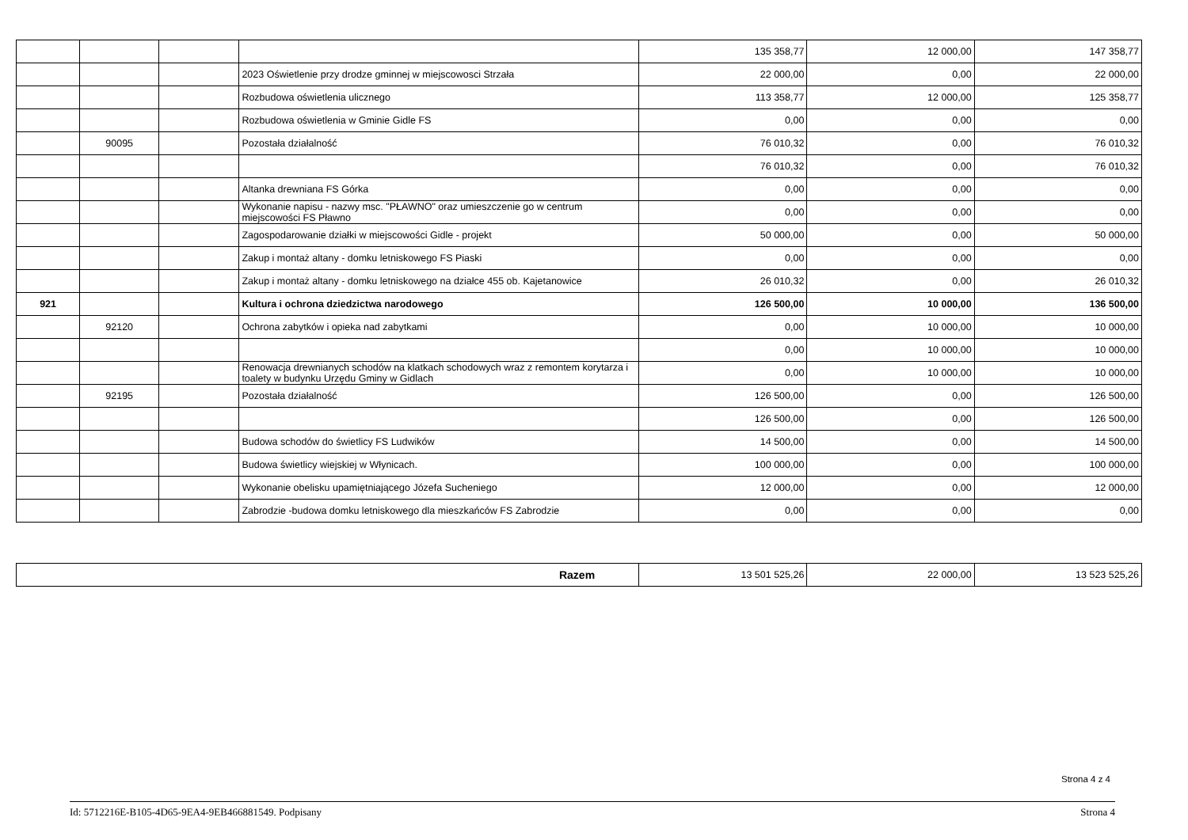| | | | | 135 358,77 | 12 000,00 | 147 358,77 |
| | | | 2023 Oświetlenie przy drodze gminnej w miejscowosci Strzała | 22 000,00 | 0,00 | 22 000,00 |
| | | | Rozbudowa oświetlenia ulicznego | 113 358,77 | 12 000,00 | 125 358,77 |
| | | | Rozbudowa oświetlenia w Gminie Gidle FS | 0,00 | 0,00 | 0,00 |
| | 90095 | | Pozostała działalność | 76 010,32 | 0,00 | 76 010,32 |
| | | | | 76 010,32 | 0,00 | 76 010,32 |
| | | | Altanka drewniana FS Górka | 0,00 | 0,00 | 0,00 |
| | | | Wykonanie napisu - nazwy msc. "PŁAWNO" oraz umieszczenie go w centrum miejscowości FS Pławno | 0,00 | 0,00 | 0,00 |
| | | | Zagospodarowanie działki w miejscowości Gidle - projekt | 50 000,00 | 0,00 | 50 000,00 |
| | | | Zakup i montaż altany - domku letniskowego FS Piaski | 0,00 | 0,00 | 0,00 |
| | | | Zakup i montaż altany - domku letniskowego na działce 455 ob. Kajetanowice | 26 010,32 | 0,00 | 26 010,32 |
| 921 | | | Kultura i ochrona dziedzictwa narodowego | 126 500,00 | 10 000,00 | 136 500,00 |
| | 92120 | | Ochrona zabytków i opieka nad zabytkami | 0,00 | 10 000,00 | 10 000,00 |
| | | | | 0,00 | 10 000,00 | 10 000,00 |
| | | | Renowacja drewnianych schodów na klatkach schodowych wraz z remontem korytarza i toalety w budynku Urzędu Gminy w Gidlach | 0,00 | 10 000,00 | 10 000,00 |
| | 92195 | | Pozostała działalność | 126 500,00 | 0,00 | 126 500,00 |
| | | | | 126 500,00 | 0,00 | 126 500,00 |
| | | | Budowa schodów do świetlicy FS Ludwików | 14 500,00 | 0,00 | 14 500,00 |
| | | | Budowa świetlicy wiejskiej w Włynicach. | 100 000,00 | 0,00 | 100 000,00 |
| | | | Wykonanie obelisku upamiętniającego Józefa Sucheniego | 12 000,00 | 0,00 | 12 000,00 |
| | | | Zabrodzie -budowa domku letniskowego dla mieszkańców FS Zabrodzie | 0,00 | 0,00 | 0,00 |
| Razem | 13 501 525,26 | 22 000,00 | 13 523 525,26 |
Strona 4 z 4
Id: 5712216E-B105-4D65-9EA4-9EB466881549. Podpisany Strona 4